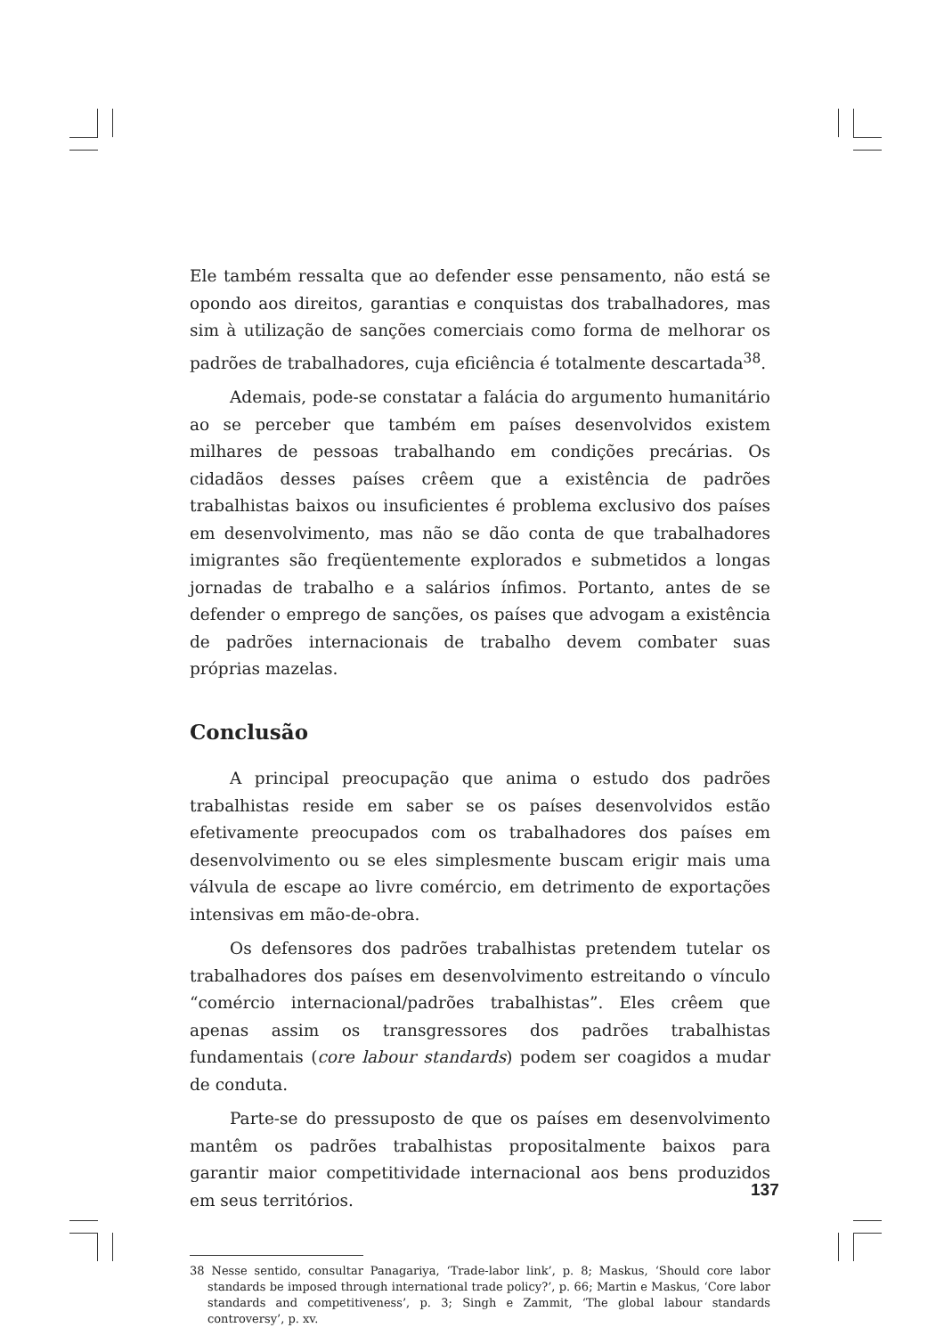Ele também ressalta que ao defender esse pensamento, não está se opondo aos direitos, garantias e conquistas dos trabalhadores, mas sim à utilização de sanções comerciais como forma de melhorar os padrões de trabalhadores, cuja eficiência é totalmente descartada<sup>38</sup>.
Ademais, pode-se constatar a falácia do argumento humanitário ao se perceber que também em países desenvolvidos existem milhares de pessoas trabalhando em condições precárias. Os cidadãos desses países crêem que a existência de padrões trabalhistas baixos ou insuficientes é problema exclusivo dos países em desenvolvimento, mas não se dão conta de que trabalhadores imigrantes são freqüentemente explorados e submetidos a longas jornadas de trabalho e a salários ínfimos. Portanto, antes de se defender o emprego de sanções, os países que advogam a existência de padrões internacionais de trabalho devem combater suas próprias mazelas.
Conclusão
A principal preocupação que anima o estudo dos padrões trabalhistas reside em saber se os países desenvolvidos estão efetivamente preocupados com os trabalhadores dos países em desenvolvimento ou se eles simplesmente buscam erigir mais uma válvula de escape ao livre comércio, em detrimento de exportações intensivas em mão-de-obra.
Os defensores dos padrões trabalhistas pretendem tutelar os trabalhadores dos países em desenvolvimento estreitando o vínculo “comércio internacional/padrões trabalhistas”. Eles crêem que apenas assim os transgressores dos padrões trabalhistas fundamentais (core labour standards) podem ser coagidos a mudar de conduta.
Parte-se do pressuposto de que os países em desenvolvimento mantêm os padrões trabalhistas propositalmente baixos para garantir maior competitividade internacional aos bens produzidos em seus territórios.
38 Nesse sentido, consultar Panagariya, ‘Trade-labor link’, p. 8; Maskus, ‘Should core labor standards be imposed through international trade policy?’, p. 66; Martin e Maskus, ‘Core labor standards and competitiveness’, p. 3; Singh e Zammit, ‘The global labour standards controversy’, p. xv.
137